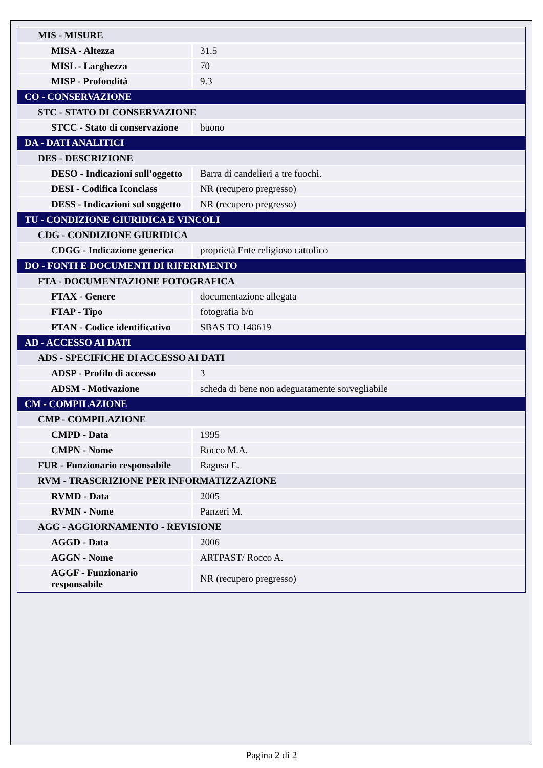| MIS - MISURE | |
| MISA - Altezza | 31.5 |
| MISL - Larghezza | 70 |
| MISP - Profondità | 9.3 |
| CO - CONSERVAZIONE | |
| STC - STATO DI CONSERVAZIONE | |
| STCC - Stato di conservazione | buono |
| DA - DATI ANALITICI | |
| DES - DESCRIZIONE | |
| DESO - Indicazioni sull'oggetto | Barra di candelieri a tre fuochi. |
| DESI - Codifica Iconclass | NR (recupero pregresso) |
| DESS - Indicazioni sul soggetto | NR (recupero pregresso) |
| TU - CONDIZIONE GIURIDICA E VINCOLI | |
| CDG - CONDIZIONE GIURIDICA | |
| CDGG - Indicazione generica | proprietà Ente religioso cattolico |
| DO - FONTI E DOCUMENTI DI RIFERIMENTO | |
| FTA - DOCUMENTAZIONE FOTOGRAFICA | |
| FTAX - Genere | documentazione allegata |
| FTAP - Tipo | fotografia b/n |
| FTAN - Codice identificativo | SBAS TO 148619 |
| AD - ACCESSO AI DATI | |
| ADS - SPECIFICHE DI ACCESSO AI DATI | |
| ADSP - Profilo di accesso | 3 |
| ADSM - Motivazione | scheda di bene non adeguatamente sorvegliabile |
| CM - COMPILAZIONE | |
| CMP - COMPILAZIONE | |
| CMPD - Data | 1995 |
| CMPN - Nome | Rocco M.A. |
| FUR - Funzionario responsabile | Ragusa E. |
| RVM - TRASCRIZIONE PER INFORMATIZZAZIONE | |
| RVMD - Data | 2005 |
| RVMN - Nome | Panzeri M. |
| AGG - AGGIORNAMENTO - REVISIONE | |
| AGGD - Data | 2006 |
| AGGN - Nome | ARTPAST/ Rocco A. |
| AGGF - Funzionario responsabile | NR (recupero pregresso) |
Pagina 2 di 2